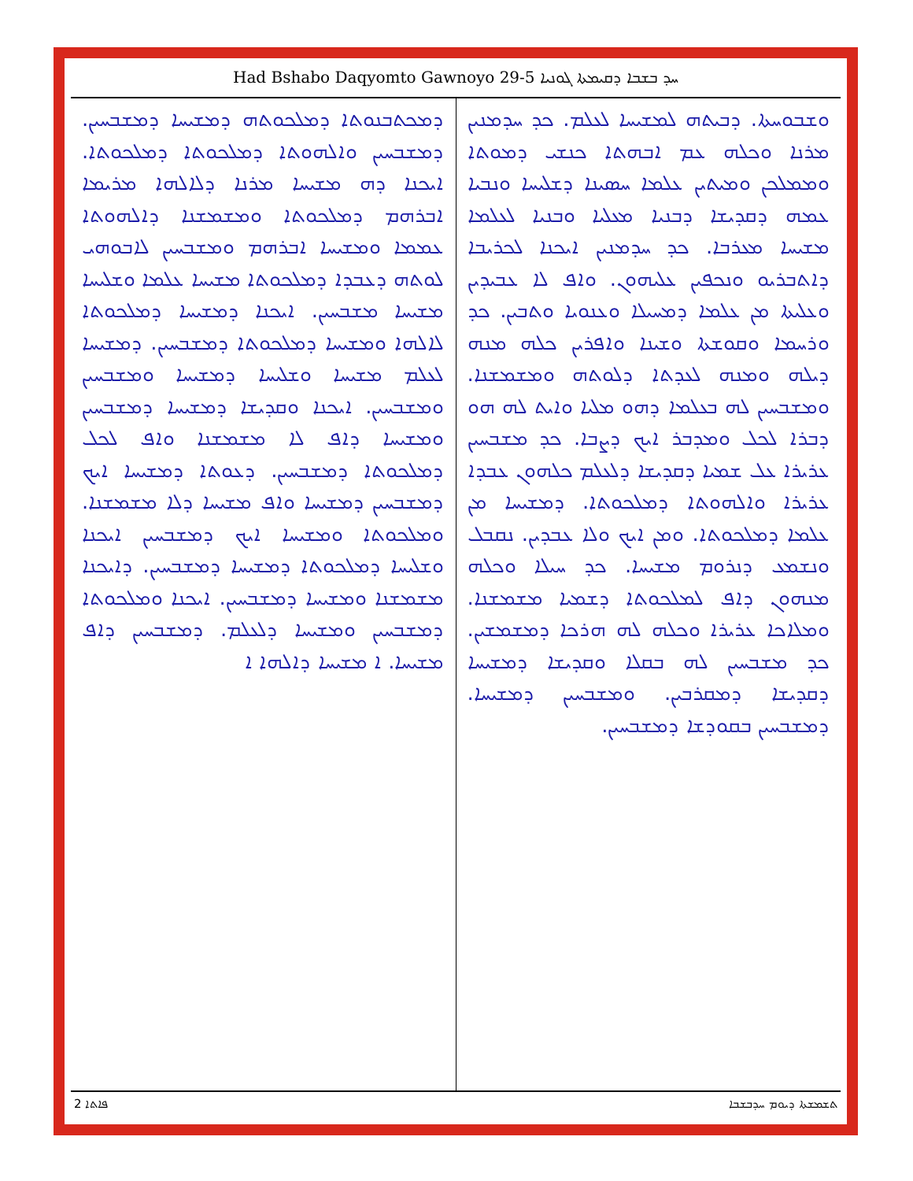Had Bshabo Daqyomto Gawnoyo 29-5 ܚܕ ܒܫܒܐ ܕܩܝܡܬܐ ܓܘܢܝܐ
ܘܫܒܘܚܬܐ. ܕܒܝܬܗ ܠܡܫܝܚܐ ܠܥܠܡ. ܟܕ ܚܕܡܢܝܢ ܡܪܢܐ ܘܟܠܗ ܥܡ ܐܒܗܬܐ ܟܢܫܝ ܕܡܘܬܐ ܘܡܡܠܟܢ ܘܡܝܬܝܢ ܥܠܡܐ ܚܣܝܢܐ ܕܫܠܝܚܐ ܘܢܒܝܐ ܥܡܗ ܕܩܕܝܫܐ ܕܒܢܝܐ ܡܥܠܝܐ ܘܒܢܝܐ ܠܥܠܡܐ ܡܫܝܚܐ ܡܥܪܒܐ. ܟܕ ܚܕܡܢܝܢ ܐܝܟܢܐ ܠܟܪܝܒܐ ܕܐܬܒܪܝܘ ܘܢܟܦܝܢ ܥܠܝܗܘܢ. ܘܐܦ ܠܐ ܥܒܝܕܝܢ ܘܥܠܝܬܐ ܡܢ ܥܠܡܐ ܕܡܚܝܠܐ ܘܥܢܘܝܐ ܘܬܒܝܢ. ܟܕ ܘܪܚܡܐ ܘܩܘܫܬܐ ܘܫܝܢܐ ܘܐܦܪܝܢ ܟܠܗ ܡܢܗ ܕܝܠܗ ܘܡܢܗ ܠܥܕܬܐ ܕܠܘܬܗ ܘܡܫܡܫܢܐ. ܘܡܫܒܚܝܢ ܠܗ ܒܥܠܡܐ ܕܗܘ ܡܠܝܐ ܘܐܝܬ ܠܗ ܗܘ ܕܒܪܐ ܠܟܠ ܘܡܕܒܪ ܐܝܟ ܕܨܒܐ. ܟܕ ܡܫܒܚܝܢ ܥܪܝܪܐ ܥܠ ܫܡܝܐ ܕܩܕܝܫܐ ܕܠܥܠܡ ܟܠܗܘܢ ܥܒܕܐ ܥܪܝܪܐ ܘܐܠܗܘܬܐ ܕܡܠܟܘܬܐ. ܕܡܫܝܚܐ ܡܢ ܥܠܡܐ ܕܡܠܟܘܬܐ. ܘܡܢ ܐܝܟ ܘܠܐ ܥܒܕܝܢ. ܢܩܒܠ ܘܢܫܡܥ ܕܢܪܘܡ ܡܫܝܚܐ. ܟܕ ܚܝܠܐ ܘܟܠܗ ܡܢܗܘܢ ܕܐܦ ܠܡܠܟܘܬܐ ܕܫܡܝܐ ܡܫܡܫܢܐ. ܘܡܠܐܟܐ ܥܪܝܪܐ ܘܟܠܗ ܠܗ ܗܪܟܐ ܕܡܫܡܫܝܢ. ܟܕ ܡܫܒܚܝܢ ܠܗ ܒܩܠܐ ܘܩܕܝܫܐ ܕܡܫܝܚܐ ܕܩܕܝܫܐ ܕܡܩܪܒܝܢ. ܘܡܫܒܚܝܢ ܕܡܫܝܚܐ. ܕܡܫܒܚܝܢ ܒܩܘܕܫܐ ܕܡܫܒܚܝܢ.
ܕܡܟܬܒܢܘܬܐ ܕܡܠܟܘܬܗ ܕܡܫܝܚܐ ܕܡܫܒܚܝܢ. ܕܡܫܒܚܝܢ ܘܐܠܗܘܬܐ ܕܡܠܟܘܬܐ ܕܡܠܟܘܬܐ. ܐܝܟܢܐ ܕܗ ܡܫܝܚܐ ܡܪܢܐ ܕܠܐܠܗܐ ܡܪܝܡܐ ܐܒܪܗܡ ܕܡܠܟܘܬܐ ܘܡܫܡܫܢܐ ܕܐܠܗܘܬܐ ܥܡܡܐ ܘܡܫܝܚܐ ܐܒܪܗܡ ܘܡܫܒܚܝܢ ܠܐܒܘܗܝ ܠܘܬܗ ܕܥܒܕܐ ܕܡܠܟܘܬܐ ܡܫܝܚܐ ܥܠܡܐ ܘܫܠܝܚܐ ܡܫܝܚܐ ܡܫܒܚܝܢ. ܐܝܟܢܐ ܕܡܫܝܚܐ ܕܡܠܟܘܬܐ ܠܐܠܗܐ ܘܡܫܝܚܐ ܕܡܠܟܘܬܐ ܕܡܫܒܚܝܢ. ܕܡܫܝܚܐ ܠܥܠܡ ܡܫܝܚܐ ܘܫܠܝܚܐ ܕܡܫܝܚܐ ܘܡܫܒܚܝܢ ܘܡܫܒܚܝܢ. ܐܝܟܢܐ ܘܩܕܝܫܐ ܕܡܫܝܚܐ ܕܡܫܒܚܝܢ ܘܡܫܝܚܐ ܕܐܦ ܠܐ ܡܫܡܫܢܐ ܘܐܦ ܠܟܠ ܕܡܠܟܘܬܐ ܕܡܫܒܚܝܢ. ܕܥܘܬܐ ܕܡܫܝܚܐ ܐܝܟ ܕܡܫܒܚܝܢ ܕܡܫܝܚܐ ܘܐܦ ܡܫܝܚܐ ܕܠܐ ܡܫܡܫܢܐ. ܘܡܠܟܘܬܐ ܘܡܫܝܚܐ ܐܝܟ ܕܡܫܒܚܝܢ ܐܝܟܢܐ ܘܫܠܝܚܐ ܕܡܠܟܘܬܐ ܕܡܫܝܚܐ ܕܡܫܒܚܝܢ. ܕܐܝܟܢܐ ܡܫܡܫܢܐ ܘܡܫܝܚܐ ܕܡܫܒܚܝܢ. ܐܝܟܢܐ ܘܡܠܟܘܬܐ ܕܡܫܒܚܝܢ ܘܡܫܝܚܐ ܕܠܥܠܡ. ܕܡܫܒܚܝܢ ܕܐܦ ܡܫܝܚܐ. ܐ ܡܫܝܚܐ ܕܐܠܗܐ ܐ
2 ܦܐܬܐ ܬܫܡܫܬܐ ܕܝܘܡ ܚܕܒܫܒܐ